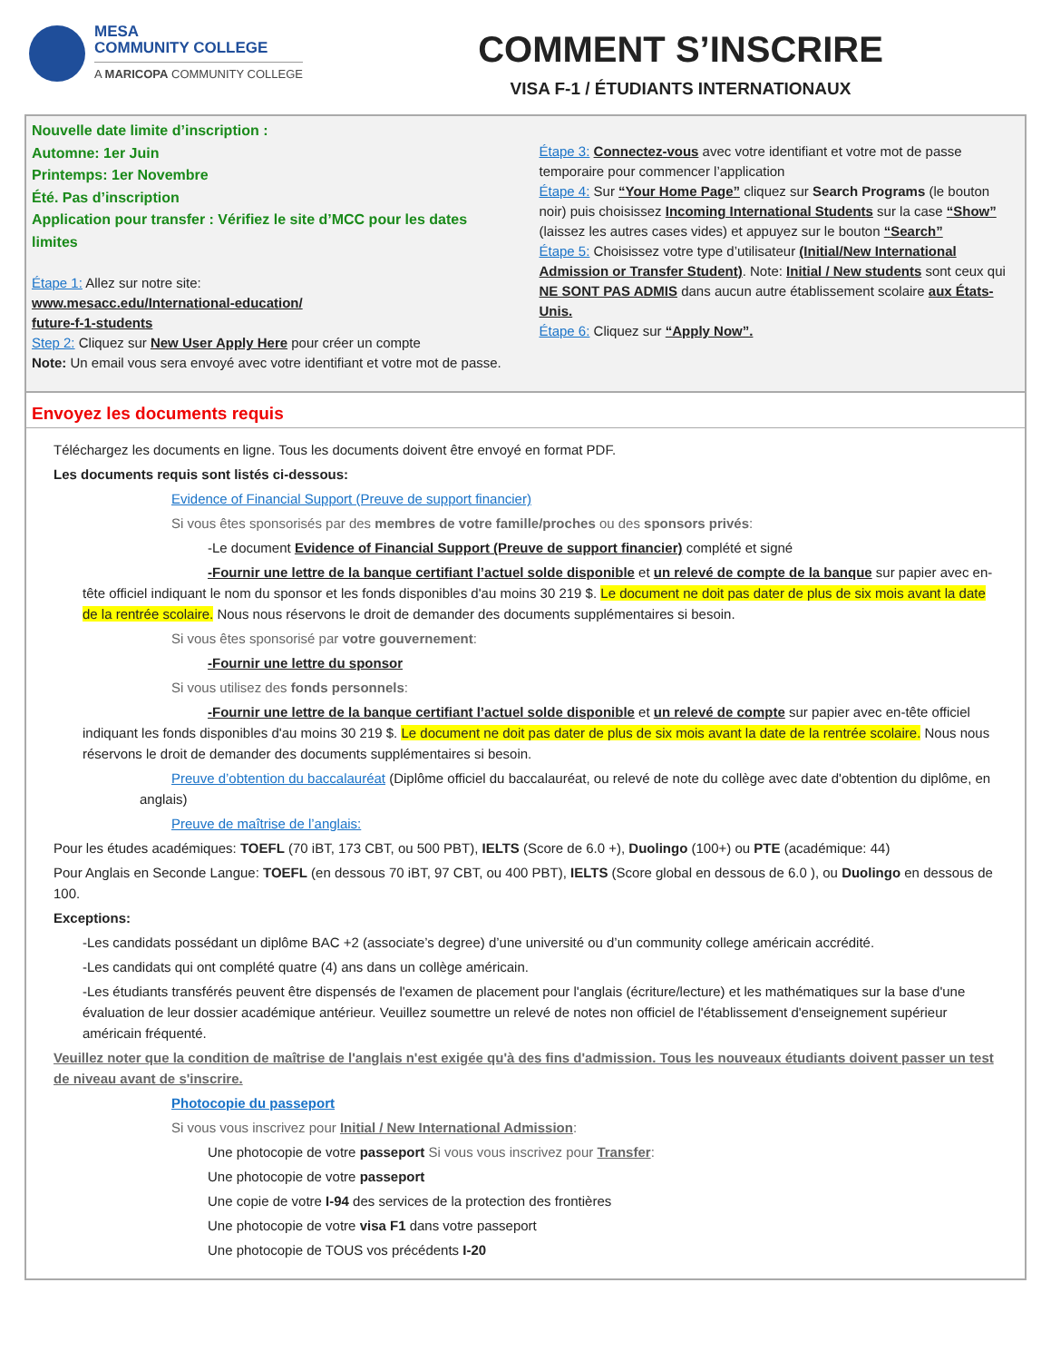MESA
COMMUNITY COLLEGE
A MARICOPA COMMUNITY COLLEGE
COMMENT S’INSCRIRE
VISA F-1 / ÉTUDIANTS INTERNATIONAUX
Nouvelle date limite d’inscription :
Automne: 1er Juin
Printemps: 1er Novembre
Été. Pas d’inscription
Application pour transfer : Vérifiez le site d’MCC pour les dates limites
Étape 1: Allez sur notre site:
www.mesacc.edu/International-education/
future-f-1-students
Step 2: Cliquez sur New User Apply Here pour créer un compte
Note: Un email vous sera envoyé avec votre identifiant et votre mot de passe.
Étape 3: Connectez-vous avec votre identifiant et votre mot de passe temporaire pour commencer l’application
Étape 4: Sur “Your Home Page” cliquez sur Search Programs (le bouton noir) puis choisissez Incoming International Students sur la case “Show” (laissez les autres cases vides) et appuyez sur le bouton “Search”
Étape 5: Choisissez votre type d’utilisateur (Initial/New International Admission or Transfer Student). Note: Initial / New students sont ceux qui NE SONT PAS ADMIS dans aucun autre établissement scolaire aux États-Unis.
Étape 6: Cliquez sur “Apply Now”.
Envoyez les documents requis
Téléchargez les documents en ligne. Tous les documents doivent être envoyé en format PDF.
Les documents requis sont listés ci-dessous:
Evidence of Financial Support (Preuve de support financier)
Si vous êtes sponsorisés par des membres de votre famille/proches ou des sponsors privés:
-Le document Evidence of Financial Support (Preuve de support financier) complété et signé
-Fournir une lettre de la banque certifiant l’actuel solde disponible et un relevé de compte de la banque sur papier avec en-tête officiel indiquant le nom du sponsor et les fonds disponibles d'au moins 30 219 $. Le document ne doit pas dater de plus de six mois avant la date de la rentrée scolaire. Nous nous réservons le droit de demander des documents supplémentaires si besoin.
Si vous êtes sponsorisé par votre gouvernement:
-Fournir une lettre du sponsor
Si vous utilisez des fonds personnels:
-Fournir une lettre de la banque certifiant l’actuel solde disponible et un relevé de compte sur papier avec en-tête officiel indiquant les fonds disponibles d'au moins 30 219 $. Le document ne doit pas dater de plus de six mois avant la date de la rentrée scolaire. Nous nous réservons le droit de demander des documents supplémentaires si besoin.
Preuve d’obtention du baccalauréat (Diplôme officiel du baccalauréat, ou relevé de note du collège avec date d'obtention du diplôme, en anglais)
Preuve de maîtrise de l’anglais:
Pour les études académiques: TOEFL (70 iBT, 173 CBT, ou 500 PBT), IELTS (Score de 6.0 +), Duolingo (100+) ou PTE (académique: 44)
Pour Anglais en Seconde Langue: TOEFL (en dessous 70 iBT, 97 CBT, ou 400 PBT), IELTS (Score global en dessous de 6.0 ), ou Duolingo en dessous de 100.
Exceptions:
-Les candidats possédant un diplôme BAC +2 (associate’s degree) d’une université ou d’un community college américain accrédité.
-Les candidats qui ont complété quatre (4) ans dans un collège américain.
-Les étudiants transférés peuvent être dispensés de l'examen de placement pour l'anglais (écriture/lecture) et les mathématiques sur la base d'une évaluation de leur dossier académique antérieur. Veuillez soumettre un relevé de notes non officiel de l'établissement d'enseignement supérieur américain fréquenté.
Veuillez noter que la condition de maîtrise de l'anglais n'est exigée qu'à des fins d'admission. Tous les nouveaux étudiants doivent passer un test de niveau avant de s'inscrire.
Photocopie du passeport
Si vous vous inscrivez pour Initial / New International Admission:
Une photocopie de votre passeport Si vous vous inscrivez pour Transfer:
Une photocopie de votre passeport
Une copie de votre I-94 des services de la protection des frontières
Une photocopie de votre visa F1 dans votre passeport
Une photocopie de TOUS vos précédents I-20